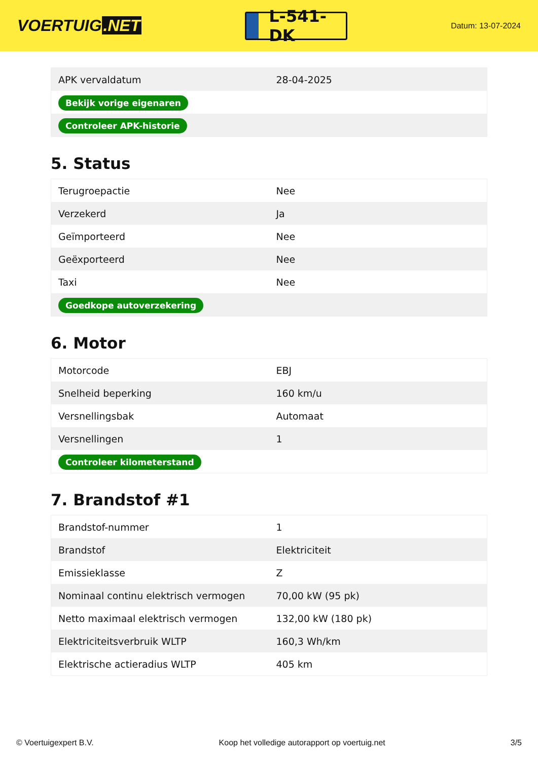VOERTUIG.NET
L-541-DK
Datum: 13-07-2024
| APK vervaldatum | 28-04-2025 |
| Bekijk vorige eigenaren | |
| Controleer APK-historie | |
5. Status
| Terugroepactie | Nee |
| Verzekerd | Ja |
| Geïmporteerd | Nee |
| Geëxporteerd | Nee |
| Taxi | Nee |
| Goedkope autoverzekering | |
6. Motor
| Motorcode | EBJ |
| Snelheid beperking | 160 km/u |
| Versnellingsbak | Automaat |
| Versnellingen | 1 |
| Controleer kilometerstand | |
7. Brandstof #1
| Brandstof-nummer | 1 |
| Brandstof | Elektriciteit |
| Emissieklasse | Z |
| Nominaal continu elektrisch vermogen | 70,00 kW (95 pk) |
| Netto maximaal elektrisch vermogen | 132,00 kW (180 pk) |
| Elektriciteitsverbruik WLTP | 160,3 Wh/km |
| Elektrische actieradius WLTP | 405 km |
© Voertuigexpert B.V. Koop het volledige autorapport op voertuig.net 3/5